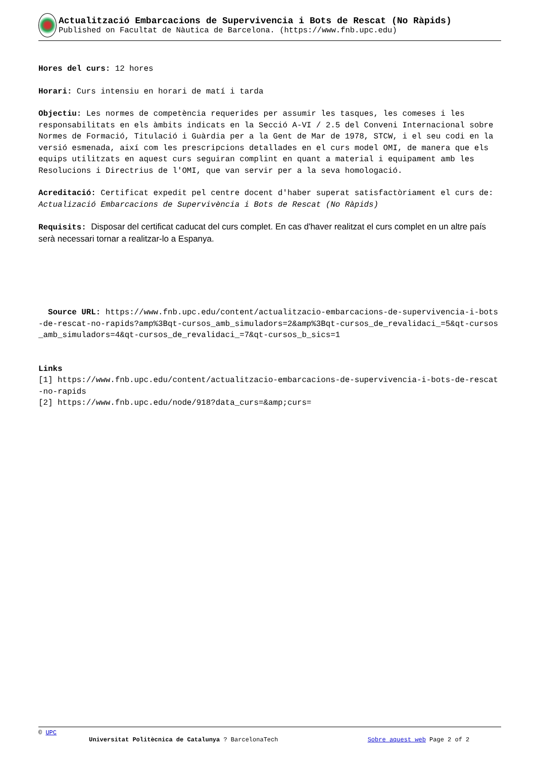Actualització Embarcacions de Supervivencia i Bots de Rescat (No Ràpids)
Published on Facultat de Nàutica de Barcelona. (https://www.fnb.upc.edu)
Hores del curs: 12 hores
Horari: Curs intensiu en horari de matí i tarda
Objectiu: Les normes de competència requerides per assumir les tasques, les comeses i les responsabilitats en els àmbits indicats en la Secció A-VI / 2.5 del Conveni Internacional sobre Normes de Formació, Titulació i Guàrdia per a la Gent de Mar de 1978, STCW, i el seu codi en la versió esmenada, així com les prescripcions detallades en el curs model OMI, de manera que els equips utilitzats en aquest curs seguiran complint en quant a material i equipament amb les Resolucions i Directrius de l'OMI, que van servir per a la seva homologació.
Acreditació: Certificat expedit pel centre docent d'haber superat satisfactòriament el curs de: Actualizació Embarcacions de Supervivència i Bots de Rescat (No Ràpids)
Requisits: Disposar del certificat caducat del curs complet. En cas d'haver realitzat el curs complet en un altre país serà necessari tornar a realitzar-lo a Espanya.
Source URL: https://www.fnb.upc.edu/content/actualitzacio-embarcacions-de-supervivencia-i-bots-de-rescat-no-rapids?amp%3Bqt-cursos_amb_simuladors=2&amp%3Bqt-cursos_de_revalidaci_=5&qt-cursos_amb_simuladors=4&qt-cursos_de_revalidaci_=7&qt-cursos_b_sics=1
Links
[1] https://www.fnb.upc.edu/content/actualitzacio-embarcacions-de-supervivencia-i-bots-de-rescat-no-rapids
[2] https://www.fnb.upc.edu/node/918?data_curs=&amp;curs=
© UPC
Universitat Politècnica de Catalunya ? BarcelonaTech Sobre aquest web Page 2 of 2